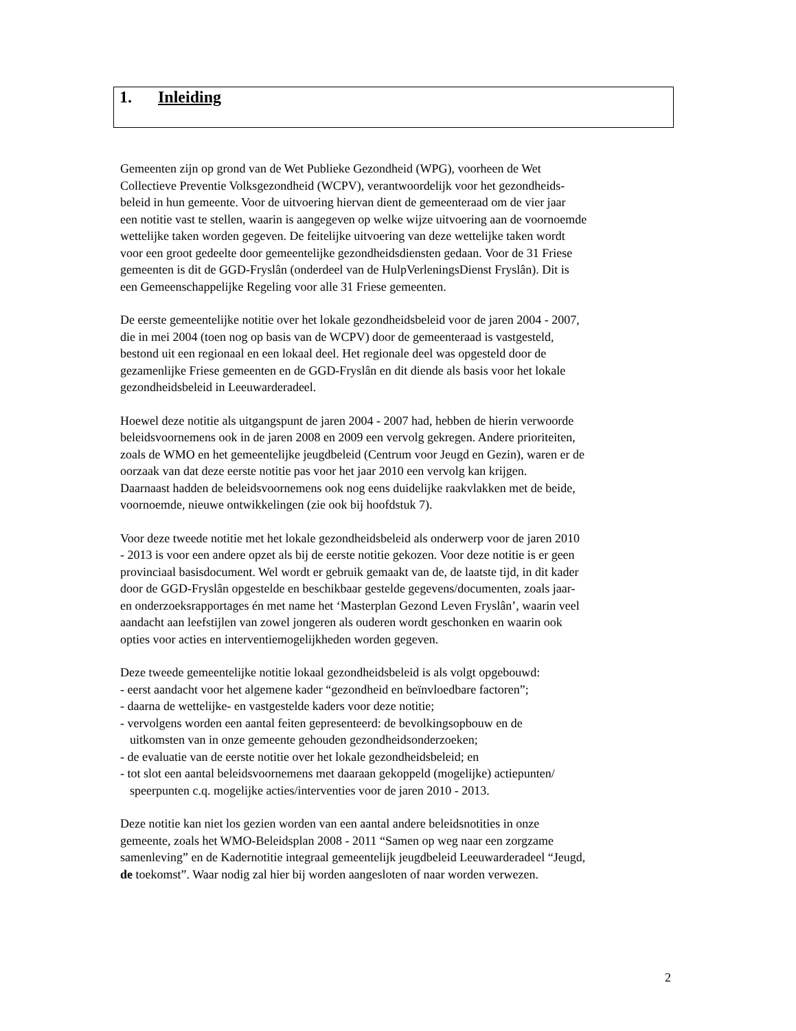1. Inleiding
Gemeenten zijn op grond van de Wet Publieke Gezondheid (WPG), voorheen de Wet
Collectieve Preventie Volksgezondheid (WCPV), verantwoordelijk voor het gezondheids-
beleid in hun gemeente. Voor de uitvoering hiervan dient de gemeenteraad om de vier jaar
een notitie vast te stellen, waarin is aangegeven op welke wijze uitvoering aan de voornoemde
wettelijke taken worden gegeven. De feitelijke uitvoering van deze wettelijke taken wordt
voor een groot gedeelte door gemeentelijke gezondheidsdiensten gedaan. Voor de 31 Friese
gemeenten is dit de GGD-Fryslân (onderdeel van de HulpVerleningsDienst Fryslân). Dit is
een Gemeenschappelijke Regeling voor alle 31 Friese gemeenten.
De eerste gemeentelijke notitie over het lokale gezondheidsbeleid voor de jaren 2004 - 2007,
die in mei 2004 (toen nog op basis van de WCPV) door de gemeenteraad is vastgesteld,
bestond uit een regionaal en een lokaal deel. Het regionale deel was opgesteld door de
gezamenlijke Friese gemeenten en de GGD-Fryslân en dit diende als basis voor het lokale
gezondheidsbeleid in Leeuwarderadeel.
Hoewel deze notitie als uitgangspunt de jaren 2004 - 2007 had, hebben de hierin verwoorde
beleidsvoornemens ook in de jaren 2008 en 2009 een vervolg gekregen. Andere prioriteiten,
zoals de WMO en het gemeentelijke jeugdbeleid (Centrum voor Jeugd en Gezin), waren er de
oorzaak van dat deze eerste notitie pas voor het jaar 2010 een vervolg kan krijgen.
Daarnaast hadden de beleidsvoornemens ook nog eens duidelijke raakvlakken met de beide,
voornoemde, nieuwe ontwikkelingen (zie ook bij hoofdstuk 7).
Voor deze tweede notitie met het lokale gezondheidsbeleid als onderwerp voor de jaren 2010
- 2013 is voor een andere opzet als bij de eerste notitie gekozen. Voor deze notitie is er geen
provinciaal basisdocument. Wel wordt er gebruik gemaakt van de, de laatste tijd, in dit kader
door de GGD-Fryslân opgestelde en beschikbaar gestelde gegevens/documenten, zoals jaar-
en onderzoeksrapportages én met name het ‘Masterplan Gezond Leven Fryslân’, waarin veel
aandacht aan leefstijlen van zowel jongeren als ouderen wordt geschonken en waarin ook
opties voor acties en interventiemogelijkheden worden gegeven.
Deze tweede gemeentelijke notitie lokaal gezondheidsbeleid is als volgt opgebouwd:
- eerst aandacht voor het algemene kader “gezondheid en beïnvloedbare factoren”;
- daarna de wettelijke- en vastgestelde kaders voor deze notitie;
- vervolgens worden een aantal feiten gepresenteerd: de bevolkingsopbouw en de
uitkomsten van in onze gemeente gehouden gezondheidsonderzoeken;
- de evaluatie van de eerste notitie over het lokale gezondheidsbeleid; en
- tot slot een aantal beleidsvoornemens met daaraan gekoppeld (mogelijke) actiepunten/
speerpunten c.q. mogelijke acties/interventies voor de jaren 2010 - 2013.
Deze notitie kan niet los gezien worden van een aantal andere beleidsnotities in onze
gemeente, zoals het WMO-Beleidsplan 2008 - 2011 “Samen op weg naar een zorgzame
samenleving” en de Kadernotitie integraal gemeentelijk jeugdbeleid Leeuwarderadeel “Jeugd,
de toekomst”. Waar nodig zal hier bij worden aangesloten of naar worden verwezen.
2